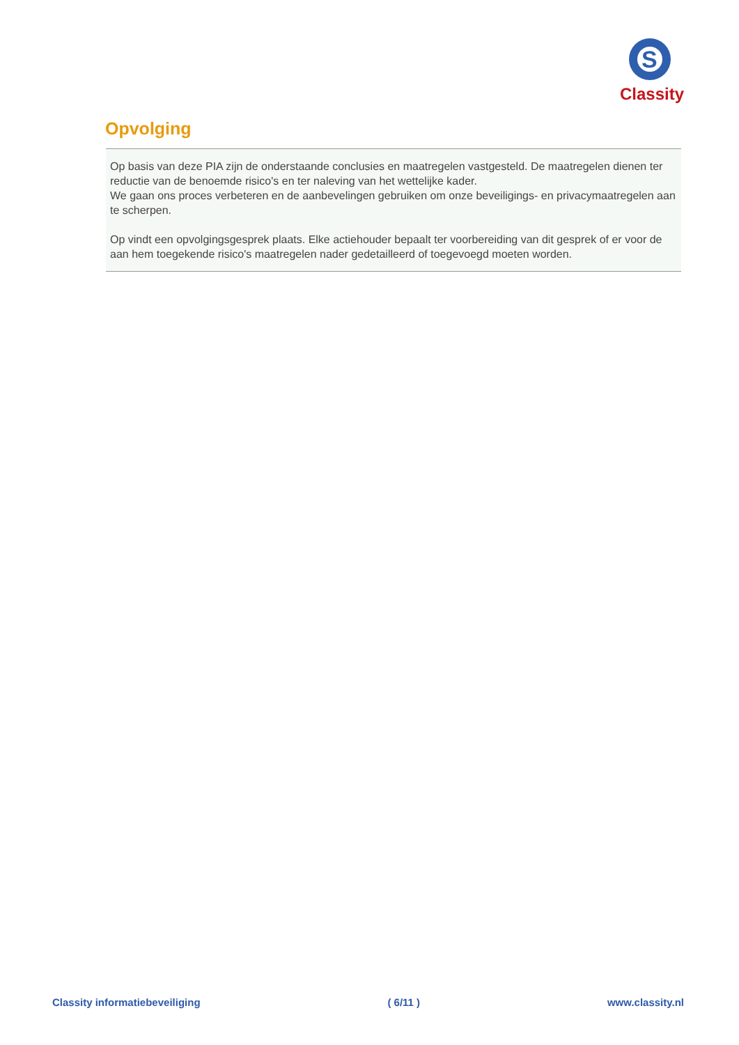S
Classity
Opvolging
Op basis van deze PIA zijn de onderstaande conclusies en maatregelen vastgesteld. De maatregelen dienen ter reductie van de benoemde risico's en ter naleving van het wettelijke kader.
We gaan ons proces verbeteren en de aanbevelingen gebruiken om onze beveiligings- en privacymaatregelen aan te scherpen.
Op vindt een opvolgingsgesprek plaats. Elke actiehouder bepaalt ter voorbereiding van dit gesprek of er voor de aan hem toegekende risico's maatregelen nader gedetailleerd of toegevoegd moeten worden.
Classity informatiebeveiliging ( 6/11 ) www.classity.nl